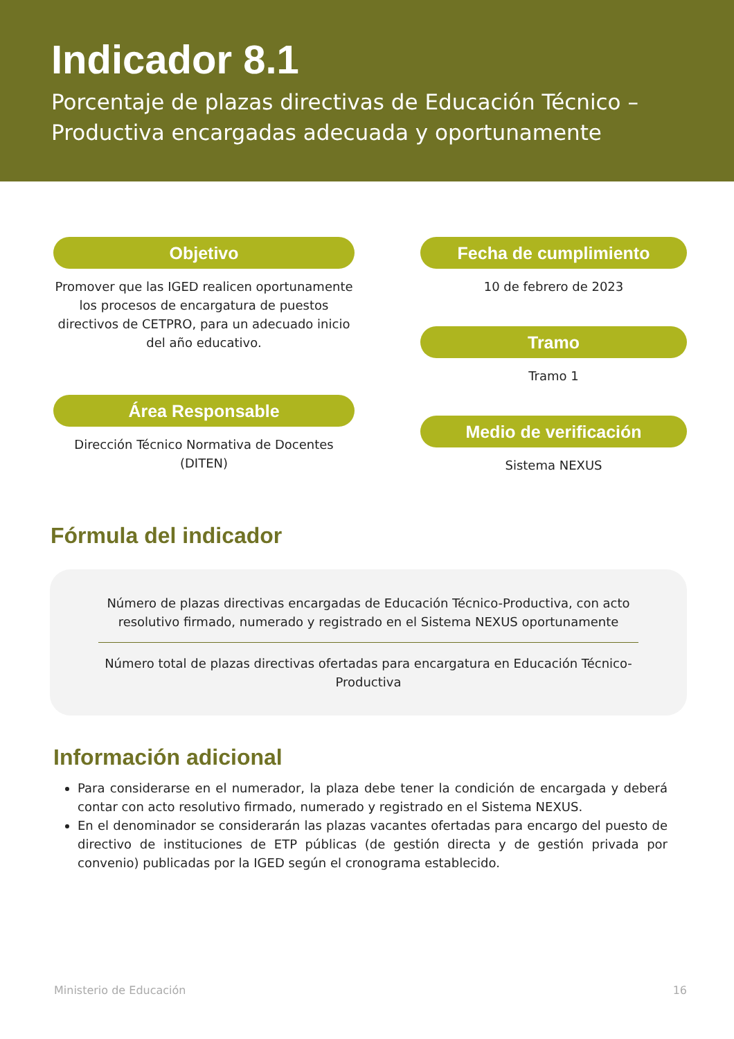Indicador 8.1
Porcentaje de plazas directivas de Educación Técnico – Productiva encargadas adecuada y oportunamente
Objetivo
Promover que las IGED realicen oportunamente los procesos de encargatura de puestos directivos de CETPRO, para un adecuado inicio del año educativo.
Área Responsable
Dirección Técnico Normativa de Docentes (DITEN)
Fecha de cumplimiento
10 de febrero de 2023
Tramo
Tramo 1
Medio de verificación
Sistema NEXUS
Fórmula del indicador
Número de plazas directivas encargadas de Educación Técnico-Productiva, con acto resolutivo firmado, numerado y registrado en el Sistema NEXUS oportunamente
Número total de plazas directivas ofertadas para encargatura en Educación Técnico-Productiva
Información adicional
Para considerarse en el numerador, la plaza debe tener la condición de encargada y deberá contar con acto resolutivo firmado, numerado y registrado en el Sistema NEXUS.
En el denominador se considerarán las plazas vacantes ofertadas para encargo del puesto de directivo de instituciones de ETP públicas (de gestión directa y de gestión privada por convenio) publicadas por la IGED según el cronograma establecido.
Ministerio de Educación 16